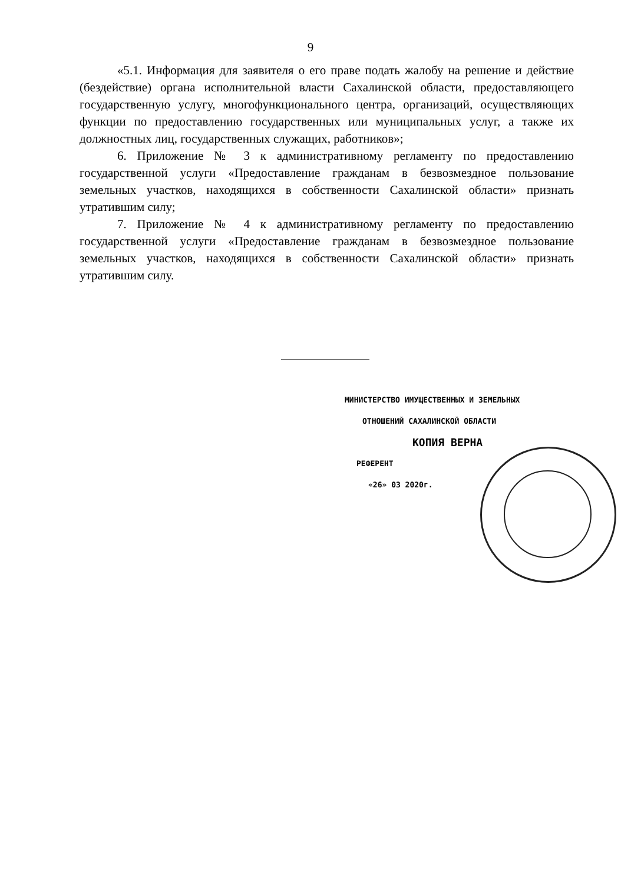9
«5.1. Информация для заявителя о его праве подать жалобу на решение и действие (бездействие) органа исполнительной власти Сахалинской области, предоставляющего государственную услугу, многофункционального центра, организаций, осуществляющих функции по предоставлению государственных или муниципальных услуг, а также их должностных лиц, государственных служащих, работников»;
6. Приложение № 3 к административному регламенту по предоставлению государственной услуги «Предоставление гражданам в безвозмездное пользование земельных участков, находящихся в собственности Сахалинской области» признать утратившим силу;
7. Приложение № 4 к административному регламенту по предоставлению государственной услуги «Предоставление гражданам в безвозмездное пользование земельных участков, находящихся в собственности Сахалинской области» признать утратившим силу.
МИНИСТЕРСТВО ИМУЩЕСТВЕННЫХ И ЗЕМЕЛЬНЫХ
ОТНОШЕНИЙ САХАЛИНСКОЙ ОБЛАСТИ
КОПИЯ ВЕРНА
РЕФЕРЕНТ
«26» 03 2020г.